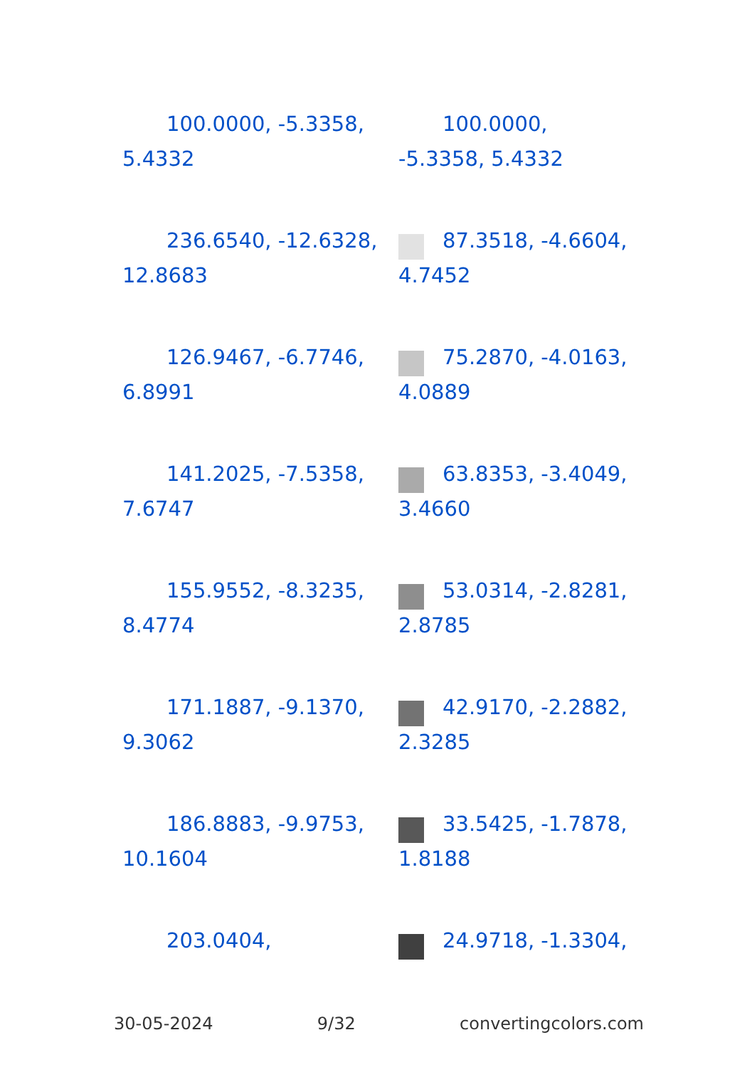100.0000, -5.3358, 5.4332
100.0000, -5.3358, 5.4332
236.6540, -12.6328, 12.8683
87.3518, -4.6604, 4.7452
126.9467, -6.7746, 6.8991
75.2870, -4.0163, 4.0889
141.2025, -7.5358, 7.6747
63.8353, -3.4049, 3.4660
155.9552, -8.3235, 8.4774
53.0314, -2.8281, 2.8785
171.1887, -9.1370, 9.3062
42.9170, -2.2882, 2.3285
186.8883, -9.9753, 10.1604
33.5425, -1.7878, 1.8188
203.0404,
24.9718, -1.3304,
30-05-2024 9/32 convertingcolors.com